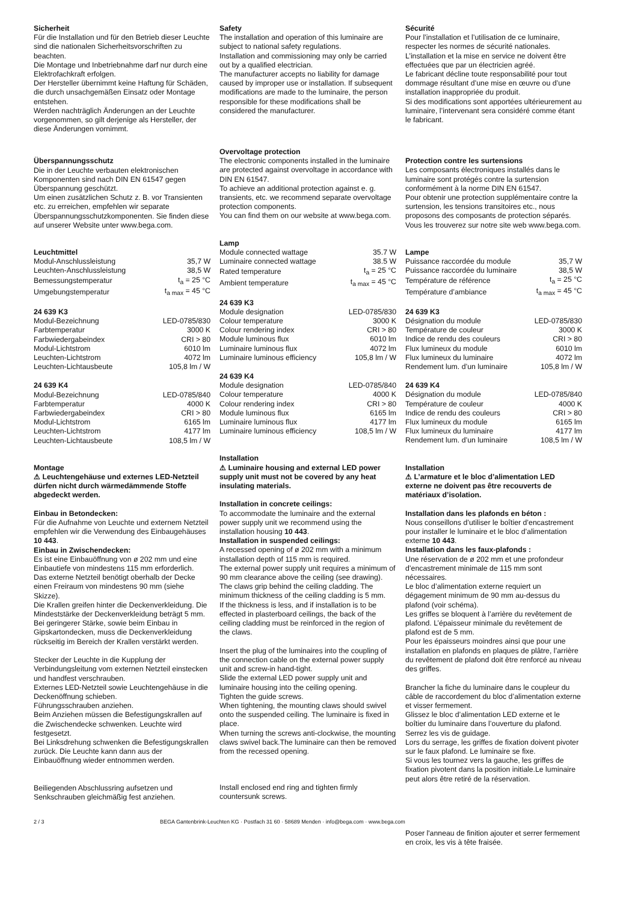Sicherheit
Für die Installation und für den Betrieb dieser Leuchte sind die nationalen Sicherheitsvorschriften zu beachten.
Die Montage und Inbetriebnahme darf nur durch eine Elektrofachkraft erfolgen.
Der Hersteller übernimmt keine Haftung für Schäden, die durch unsachgemäßen Einsatz oder Montage entstehen.
Werden nachträglich Änderungen an der Leuchte vorgenommen, so gilt derjenige als Hersteller, der diese Änderungen vornimmt.
Überspannungsschutz
Die in der Leuchte verbauten elektronischen Komponenten sind nach DIN EN 61547 gegen Überspannung geschützt.
Um einen zusätzlichen Schutz z. B. vor Transienten etc. zu erreichen, empfehlen wir separate Überspannungsschutzkomponenten. Sie finden diese auf unserer Website unter www.bega.com.
Leuchtmittel
| Modul-Anschlussleistung | 35,7 W |
| Leuchten-Anschlussleistung | 38,5 W |
| Bemessungstemperatur | t<sub>a</sub> = 25 °C |
| Umgebungstemperatur | t<sub>a max</sub> = 45 °C |
24 639 K3
| Modul-Bezeichnung | LED-0785/830 |
| Farbtemperatur | 3000 K |
| Farbwiedergabeindex | CRI > 80 |
| Modul-Lichtstrom | 6010 lm |
| Leuchten-Lichtstrom | 4072 lm |
| Leuchten-Lichtausbeute | 105,8 lm / W |
24 639 K4
| Modul-Bezeichnung | LED-0785/840 |
| Farbtemperatur | 4000 K |
| Farbwiedergabeindex | CRI > 80 |
| Modul-Lichtstrom | 6165 lm |
| Leuchten-Lichtstrom | 4177 lm |
| Leuchten-Lichtausbeute | 108,5 lm / W |
Montage
⚠ Leuchtengehäuse und externes LED-Netzteil dürfen nicht durch wärmedämmende Stoffe abgedeckt werden.
Einbau in Betondecken:
Für die Aufnahme von Leuchte und externem Netzteil empfehlen wir die Verwendung des Einbaugehäuses 10 443.
Einbau in Zwischendecken:
Es ist eine Einbauöffnung von ø 202 mm und eine Einbautiefe von mindestens 115 mm erforderlich.
Das externe Netzteil benötigt oberhalb der Decke einen Freiraum von mindestens 90 mm (siehe Skizze).
Die Krallen greifen hinter die Deckenverkleidung. Die Mindeststärke der Deckenverkleidung beträgt 5 mm.
Bei geringerer Stärke, sowie beim Einbau in Gipskartondecken, muss die Deckenverkleidung rückseitig im Bereich der Krallen verstärkt werden.
Stecker der Leuchte in die Kupplung der Verbindungsleitung vom externen Netzteil einstecken und handfest verschrauben.
Externes LED-Netzteil sowie Leuchtengehäuse in die Deckenöffnung schieben.
Führungsschrauben anziehen.
Beim Anziehen müssen die Befestigungskrallen auf die Zwischendecke schwenken. Leuchte wird festgesetzt.
Bei Linksdrehung schwenken die Befestigungskrallen zurück. Die Leuchte kann dann aus der Einbauöffnung wieder entnommen werden.
Beiliegenden Abschlussring aufsetzen und Senkschrauben gleichmäßig fest anziehen.
Safety
The installation and operation of this luminaire are subject to national safety regulations.
Installation and commissioning may only be carried out by a qualified electrician.
The manufacturer accepts no liability for damage caused by improper use or installation. If subsequent modifications are made to the luminaire, the person responsible for these modifications shall be considered the manufacturer.
Overvoltage protection
The electronic components installed in the luminaire are protected against overvoltage in accordance with DIN EN 61547.
To achieve an additional protection against e. g. transients, etc. we recommend separate overvoltage protection components.
You can find them on our website at www.bega.com.
Lamp
| Module connected wattage | 35.7 W |
| Luminaire connected wattage | 38.5 W |
| Rated temperature | t<sub>a</sub> = 25 °C |
| Ambient temperature | t<sub>a max</sub> = 45 °C |
24 639 K3
| Module designation | LED-0785/830 |
| Colour temperature | 3000 K |
| Colour rendering index | CRI > 80 |
| Module luminous flux | 6010 lm |
| Luminaire luminous flux | 4072 lm |
| Luminaire luminous efficiency | 105,8 lm / W |
24 639 K4
| Module designation | LED-0785/840 |
| Colour temperature | 4000 K |
| Colour rendering index | CRI > 80 |
| Module luminous flux | 6165 lm |
| Luminaire luminous flux | 4177 lm |
| Luminaire luminous efficiency | 108,5 lm / W |
Installation
⚠ Luminaire housing and external LED power supply unit must not be covered by any heat insulating materials.
Installation in concrete ceilings:
To accommodate the luminaire and the external power supply unit we recommend using the installation housing 10 443.
Installation in suspended ceilings:
A recessed opening of ø 202 mm with a minimum installation depth of 115 mm is required.
The external power supply unit requires a minimum of 90 mm clearance above the ceiling (see drawing).
The claws grip behind the ceiling cladding. The minimum thickness of the ceiling cladding is 5 mm.
If the thickness is less, and if installation is to be effected in plasterboard ceilings, the back of the ceiling cladding must be reinforced in the region of the claws.
Insert the plug of the luminaires into the coupling of the connection cable on the external power supply unit and screw-in hand-tight.
Slide the external LED power supply unit and luminaire housing into the ceiling opening.
Tighten the guide screws.
When tightening, the mounting claws should swivel onto the suspended ceiling. The luminaire is fixed in place.
When turning the screws anti-clockwise, the mounting claws swivel back.The luminaire can then be removed from the recessed opening.
Install enclosed end ring and tighten firmly countersunk screws.
Sécurité
Pour l’installation et l’utilisation de ce luminaire, respecter les normes de sécurité nationales.
L’installation et la mise en service ne doivent être effectuées que par un électricien agréé.
Le fabricant décline toute responsabilité pour tout dommage résultant d’une mise en œuvre ou d’une installation inappropriée du produit.
Si des modifications sont apportées ultérieurement au luminaire, l’intervenant sera considéré comme étant le fabricant.
Protection contre les surtensions
Les composants électroniques installés dans le luminaire sont protégés contre la surtension conformément à la norme DIN EN 61547.
Pour obtenir une protection supplémentaire contre la surtension, les tensions transitoires etc., nous proposons des composants de protection séparés. Vous les trouverez sur notre site web www.bega.com.
Lampe
| Puissance raccordée du module | 35,7 W |
| Puissance raccordée du luminaire | 38,5 W |
| Température de référence | t<sub>a</sub> = 25 °C |
| Température d’ambiance | t<sub>a max</sub> = 45 °C |
24 639 K3
| Désignation du module | LED-0785/830 |
| Température de couleur | 3000 K |
| Indice de rendu des couleurs | CRI > 80 |
| Flux lumineux du module | 6010 lm |
| Flux lumineux du luminaire | 4072 lm |
| Rendement lum. d’un luminaire | 105,8 lm / W |
24 639 K4
| Désignation du module | LED-0785/840 |
| Température de couleur | 4000 K |
| Indice de rendu des couleurs | CRI > 80 |
| Flux lumineux du module | 6165 lm |
| Flux lumineux du luminaire | 4177 lm |
| Rendement lum. d’un luminaire | 108,5 lm / W |
Installation
⚠ L’armature et le bloc d’alimentation LED externe ne doivent pas être recouverts de matériaux d’isolation.
Installation dans les plafonds en béton :
Nous conseillons d’utiliser le boîtier d’encastrement pour installer le luminaire et le bloc d’alimentation externe 10 443.
Installation dans les faux-plafonds :
Une réservation de ø 202 mm et une profondeur d’encastrement minimale de 115 mm sont nécessaires.
Le bloc d’alimentation externe requiert un dégagement minimum de 90 mm au-dessus du plafond (voir schéma).
Les griffes se bloquent à l’arrière du revêtement de plafond. L’épaisseur minimale du revêtement de plafond est de 5 mm.
Pour les épaisseurs moindres ainsi que pour une installation en plafonds en plaques de plâtre, l’arrière du revêtement de plafond doit être renforcé au niveau des griffes.
Brancher la fiche du luminaire dans le coupleur du câble de raccordement du bloc d’alimentation externe et visser fermement.
Glissez le bloc d’alimentation LED externe et le boîtier du luminaire dans l’ouverture du plafond.
Serrez les vis de guidage.
Lors du serrage, les griffes de fixation doivent pivoter sur le faux plafond. Le luminaire se fixe.
Si vous les tournez vers la gauche, les griffes de fixation pivotent dans la position initiale.Le luminaire peut alors être retiré de la réservation.
Poser l'anneau de finition ajouter et serrer fermement en croix, les vis à tête fraisée.
2 / 3 BEGA Gantenbrink-Leuchten KG · Postfach 31 60 · 58689 Menden · info@bega.com · www.bega.com